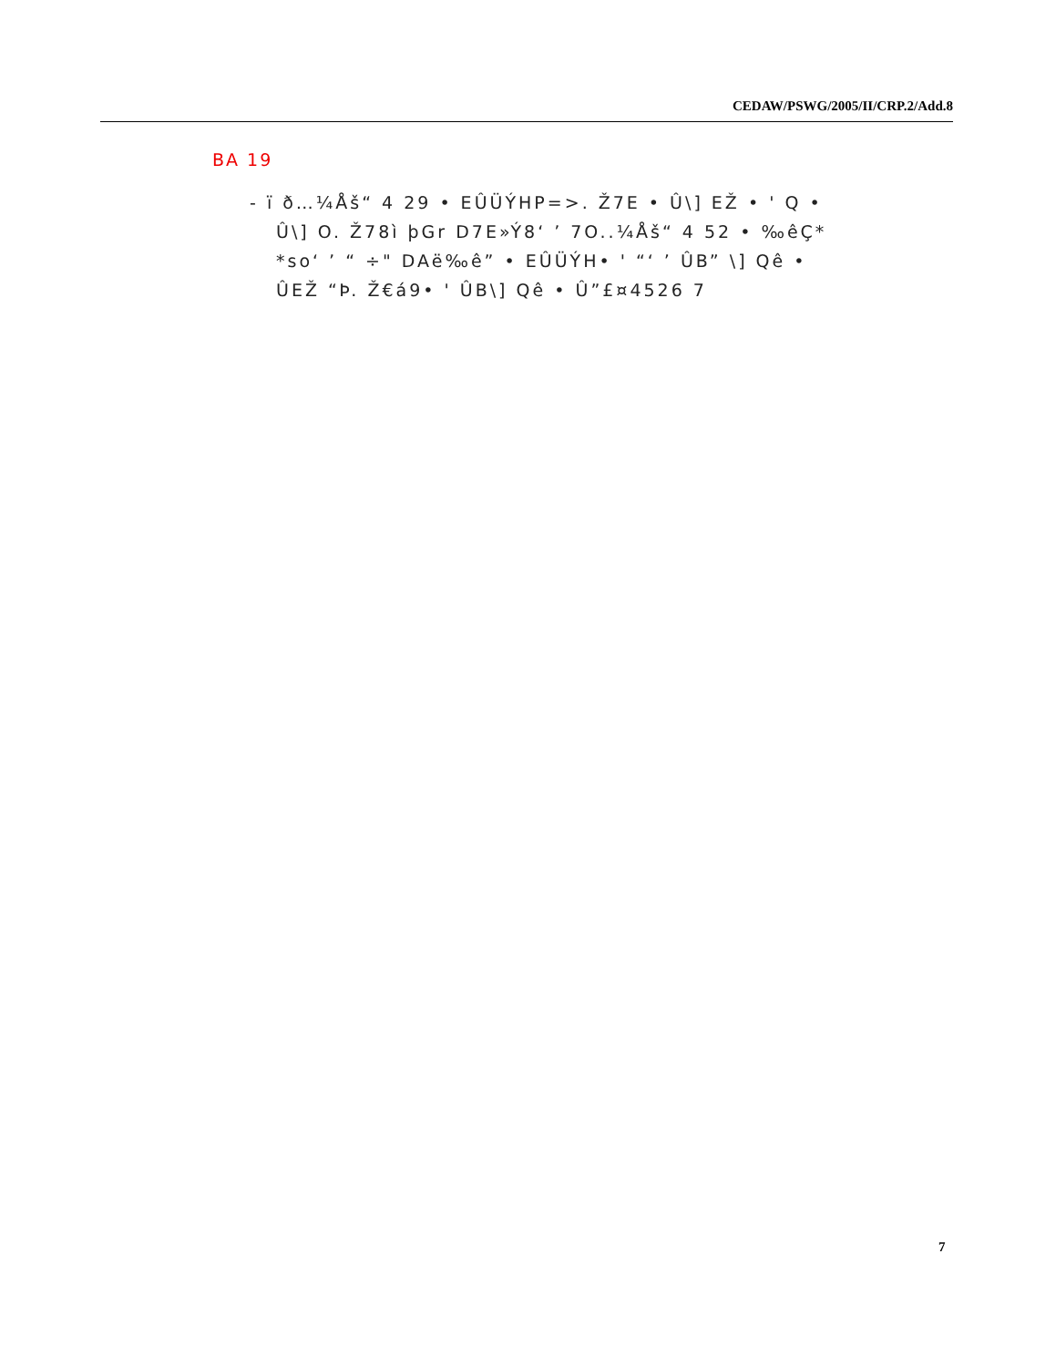CEDAW/PSWG/2005/II/CRP.2/Add.8
BA 19
- ï ð…¼Åš“ 4 29 • EÛÜÝHP=>. Ž7E • Û\] EŽ • ' Q • Û\] O. Ž78ì þGr D7E»Ý8‘ ’ 7O..¼Åš“ 4 52 • ‰êÇ* *so‘ ’ “ ÷" DAë‰ê” • EÛÜÝH• ' “‘ ’ ÛB” \] Qê • ÛEŽ “Þ. Ž€á9• ' ÛB\] Qê • Û”£¤4526 7
7